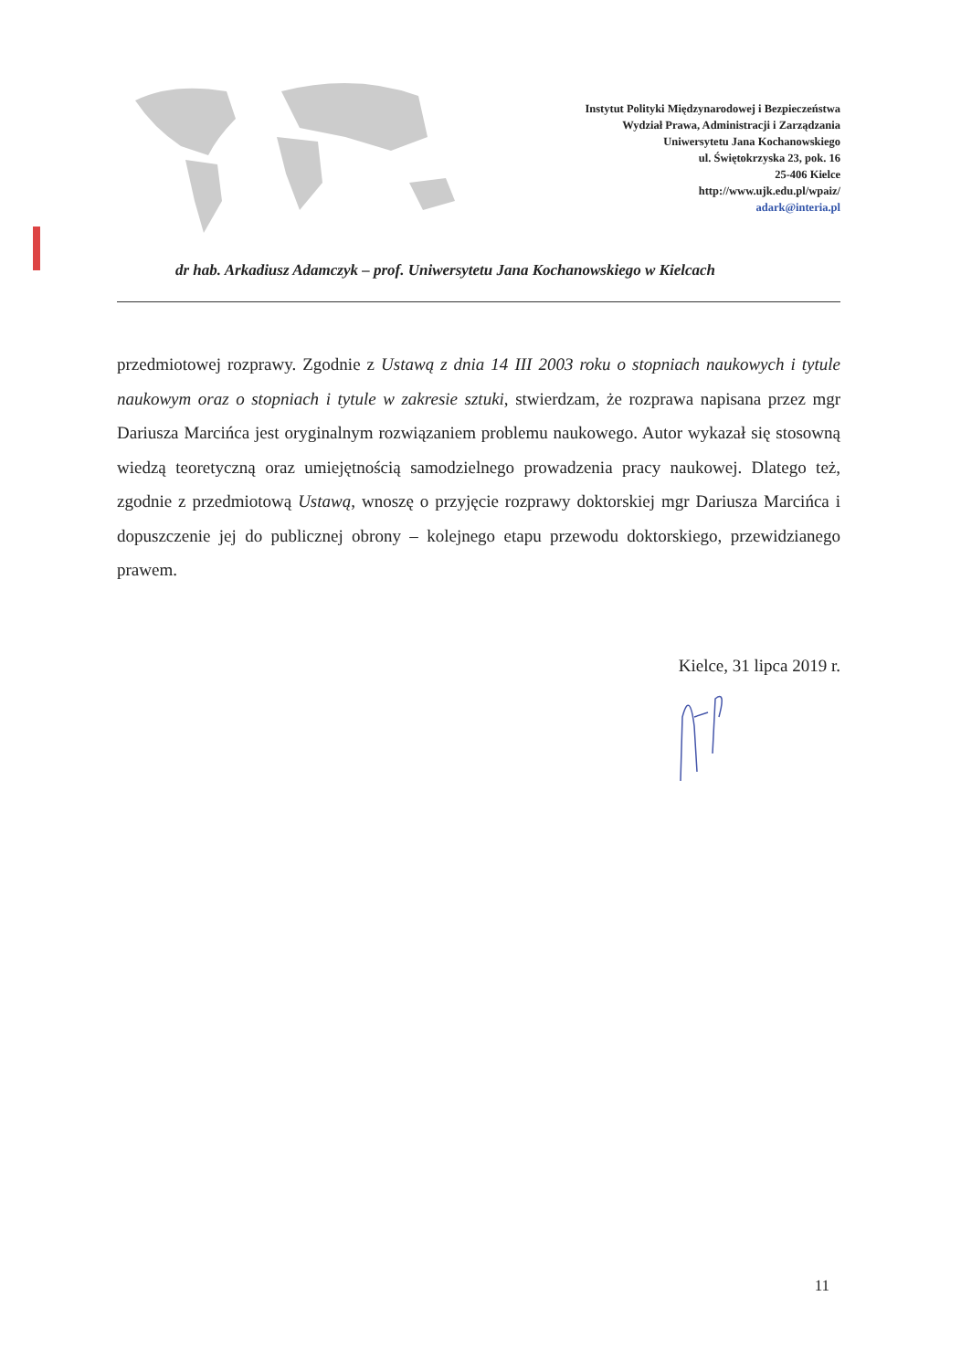Instytut Polityki Międzynarodowej i Bezpieczeństwa
Wydział Prawa, Administracji i Zarządzania
Uniwersytetu Jana Kochanowskiego
ul. Świętokrzyska 23, pok. 16
25-406 Kielce
http://www.ujk.edu.pl/wpaiz/
adark@interia.pl
dr hab. Arkadiusz Adamczyk – prof. Uniwersytetu Jana Kochanowskiego w Kielcach
przedmiotowej rozprawy. Zgodnie z Ustawą z dnia 14 III 2003 roku o stopniach naukowych i tytule naukowym oraz o stopniach i tytule w zakresie sztuki, stwierdzam, że rozprawa napisana przez mgr Dariusza Marcińca jest oryginalnym rozwiązaniem problemu naukowego. Autor wykazał się stosowną wiedzą teoretyczną oraz umiejętnością samodzielnego prowadzenia pracy naukowej. Dlatego też, zgodnie z przedmiotową Ustawą, wnoszę o przyjęcie rozprawy doktorskiej mgr Dariusza Marcińca i dopuszczenie jej do publicznej obrony – kolejnego etapu przewodu doktorskiego, przewidzianego prawem.
Kielce, 31 lipca 2019 r.
11